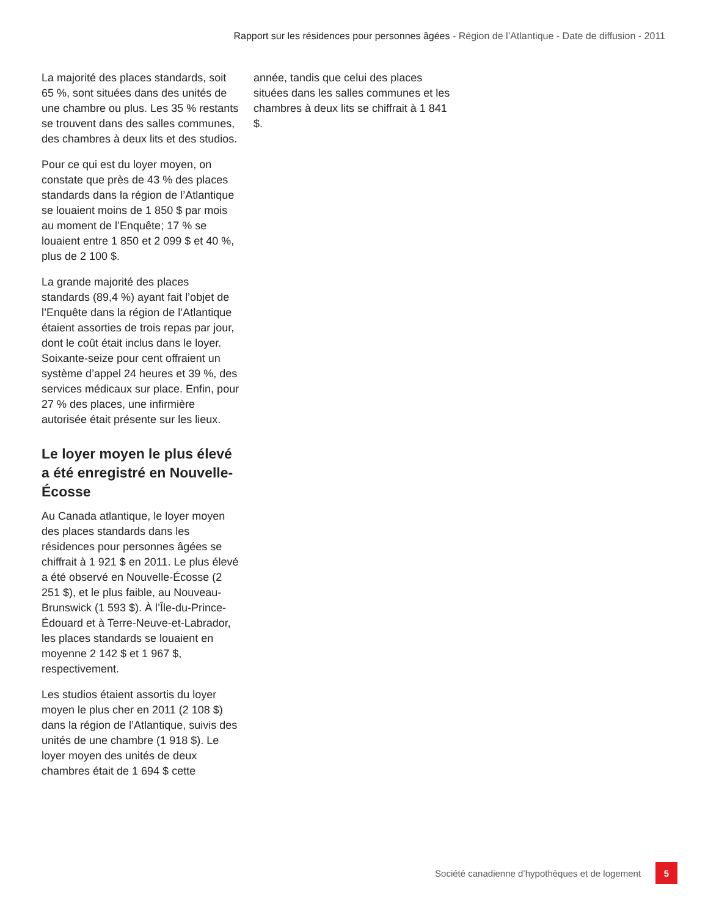Rapport sur les résidences pour personnes âgées - Région de l’Atlantique - Date de diffusion - 2011
La majorité des places standards, soit 65 %, sont situées dans des unités de une chambre ou plus. Les 35 % restants se trouvent dans des salles communes, des chambres à deux lits et des studios.
Pour ce qui est du loyer moyen, on constate que près de 43 % des places standards dans la région de l’Atlantique se louaient moins de 1 850 $ par mois au moment de l’Enquête; 17 % se louaient entre 1 850 et 2 099 $ et 40 %, plus de 2 100 $.
La grande majorité des places standards (89,4 %) ayant fait l’objet de l’Enquête dans la région de l’Atlantique étaient assorties de trois repas par jour, dont le coût était inclus dans le loyer. Soixante-seize pour cent offraient un système d’appel 24 heures et 39 %, des services médicaux sur place. Enfin, pour 27 % des places, une infirmière autorisée était présente sur les lieux.
Le loyer moyen le plus élevé a été enregistré en Nouvelle-Écosse
Au Canada atlantique, le loyer moyen des places standards dans les résidences pour personnes âgées se chiffrait à 1 921 $ en 2011. Le plus élevé a été observé en Nouvelle-Écosse (2 251 $), et le plus faible, au Nouveau-Brunswick (1 593 $). À l’Île-du-Prince-Édouard et à Terre-Neuve-et-Labrador, les places standards se louaient en moyenne 2 142 $ et 1 967 $, respectivement.
Les studios étaient assortis du loyer moyen le plus cher en 2011 (2 108 $) dans la région de l’Atlantique, suivis des unités de une chambre (1 918 $). Le loyer moyen des unités de deux chambres était de 1 694 $ cette
année, tandis que celui des places situées dans les salles communes et les chambres à deux lits se chiffrait à 1 841 $.
Société canadienne d’hypothèques et de logement
5